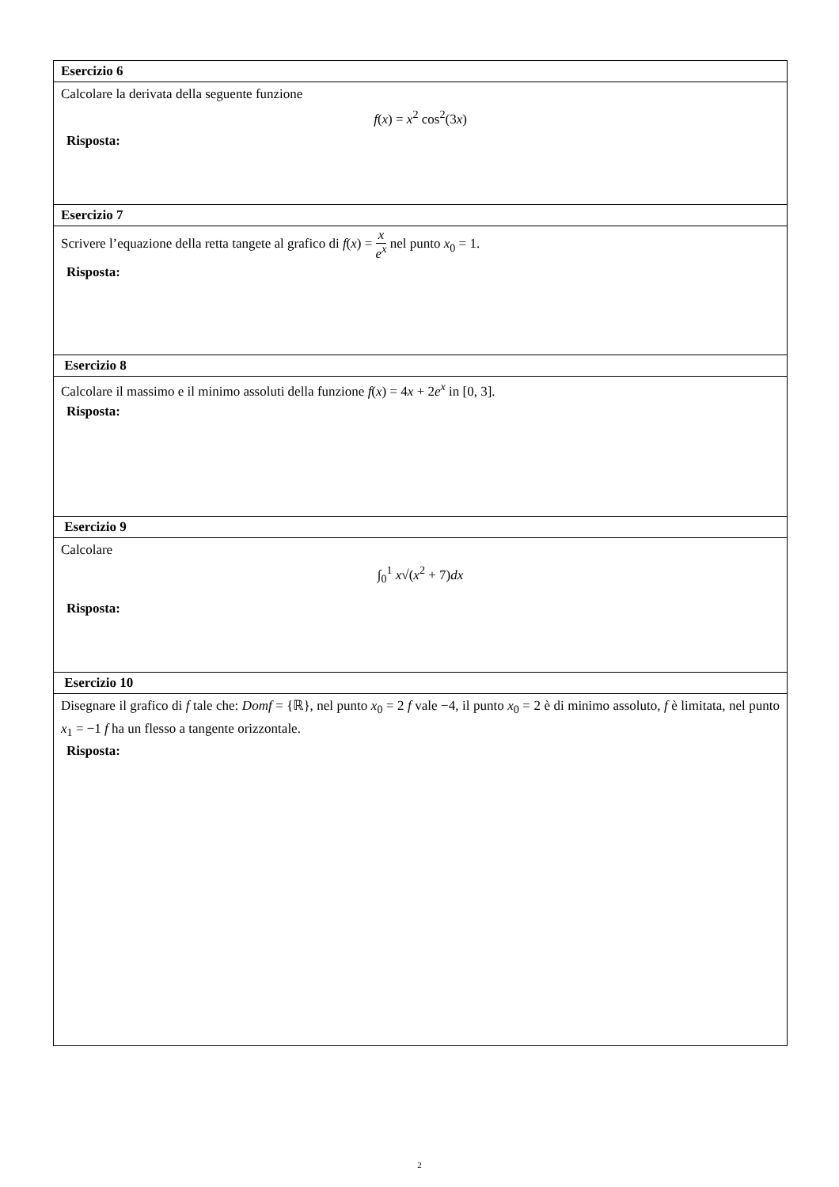| Esercizio 6 |
| --- |
| Calcolare la derivata della seguente funzione f ( x ) = x<sup>2</sup> cos<sup>2</sup>(3 x ) Risposta: |
| Esercizio 7 |
| Scrivere l’equazione della retta tangete al grafico di f ( x ) = x e<sup>x</sup> nel punto x<sub>0</sub> = 1. Risposta: |
| Esercizio 8 |
| Calcolare il massimo e il minimo assoluti della funzione f ( x ) = 4 x + 2 e<sup>x</sup> in [0, 3]. Risposta: |
| Esercizio 9 |
| Calcolare ∫<sub>0</sub><sup>1</sup> x √( x<sup>2</sup> + 7) dx Risposta: |
| Esercizio 10 |
| Disegnare il grafico di f tale che: Domf = {ℝ}, nel punto x<sub>0</sub> = 2 f vale −4, il punto x<sub>0</sub> = 2 è di minimo assoluto, f è limitata, nel punto x<sub>1</sub> = −1 f ha un flesso a tangente orizzontale. Risposta: |
2